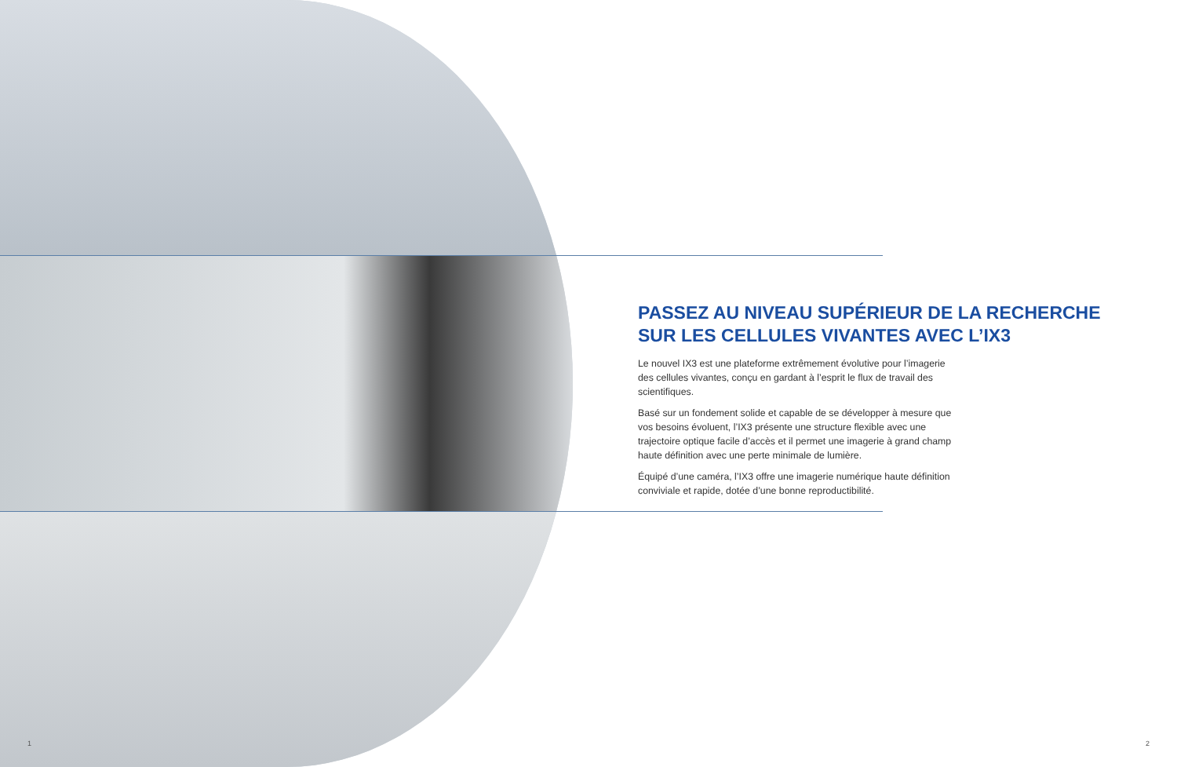PASSEZ AU NIVEAU SUPÉRIEUR DE LA RECHERCHE SUR LES CELLULES VIVANTES AVEC L’IX3
Le nouvel IX3 est une plateforme extrêmement évolutive pour l’imagerie des cellules vivantes, conçu en gardant à l’esprit le flux de travail des scientifiques.
Basé sur un fondement solide et capable de se développer à mesure que vos besoins évoluent, l’IX3 présente une structure flexible avec une trajectoire optique facile d’accès et il permet une imagerie à grand champ haute définition avec une perte minimale de lumière.
Équipé d’une caméra, l’IX3 offre une imagerie numérique haute définition conviviale et rapide, dotée d’une bonne reproductibilité.
1 2